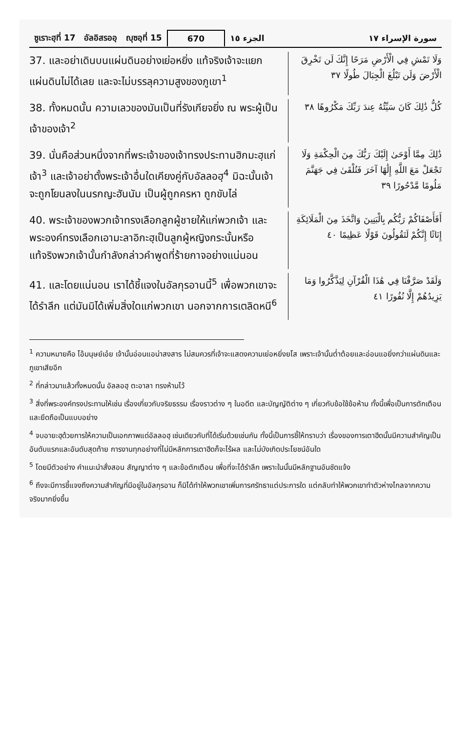ซูเราะฮฺที่ 17 อัลอิสรออฺ ญุซอฺที่ 15
670 الجزء ١٥ سورة الإسراء ١٧
37. และอย่าเดินบนแผ่นดินอย่างเย่อหยิ่ง แท้จริงเจ้าจะแยกแผ่นดินไม่ได้เลย และจะไม่บรรลุความสูงของภูเขา<sup>1</sup>
وَلَا تَمْشِ فِي الْأَرْضِ مَرَحًا إِنَّكَ لَن تَخْرِقَ الْأَرْضَ وَلَن تَبْلُغَ الْجِبَالَ طُولًا ٣٧
38. ทั้งหมดนั้น ความเลวของมันเป็นที่รังเกียจยิ่ง ณ พระผู้เป็นเจ้าของเจ้า<sup>2</sup>
كُلُّ ذَٰلِكَ كَانَ سَيِّئُهُ عِندَ رَبِّكَ مَكْرُوهًا ٣٨
39. นั่นคือส่วนหนึ่งจากที่พระเจ้าของเจ้าทรงประทานฮิกมะฮฺแก่เจ้า<sup>3</sup> และเจ้าอย่าตั้งพระเจ้าอื่นใดเคียงคู่กับอัลลอฮฺ<sup>4</sup> มิฉะนั้นเจ้าจะถูกโยนลงในนรกญะฮันนัม เป็นผู้ถูกครหา ถูกขับไล่
ذَٰلِكَ مِمَّا أَوْحَىٰ إِلَيْكَ رَبُّكَ مِنَ الْحِكْمَةِ وَلَا تَجْعَلْ مَعَ اللَّهِ إِلَٰهًا آخَرَ فَتُلْقَىٰ فِي جَهَنَّمَ مَلُومًا مَّدْحُورًا ٣٩
40. พระเจ้าของพวกเจ้าทรงเลือกลูกผู้ชายให้แก่พวกเจ้า และพระองค์ทรงเลือกเอามะลาอิกะฮฺเป็นลูกผู้หญิงกระนั้นหรือ แท้จริงพวกเจ้านั้นกำลังกล่าวคำพูดที่ร้ายกาจอย่างแน่นอน
أَفَأَصْفَاكُمْ رَبُّكُم بِالْبَنِينَ وَاتَّخَذَ مِنَ الْمَلَائِكَةِ إِنَاثًا إِنَّكُمْ لَتَقُولُونَ قَوْلًا عَظِيمًا ٤٠
41. และโดยแน่นอน เราได้ชี้แจงในอัลกุรอานนี้<sup>5</sup> เพื่อพวกเขาจะได้รำลึก แต่มันมิได้เพิ่มสิ่งใดแก่พวกเขา นอกจากการเตลิดหนี<sup>6</sup>
وَلَقَدْ صَرَّفْنَا فِي هَٰذَا الْقُرْآنِ لِيَذَّكَّرُوا وَمَا يَزِيدُهُمْ إِلَّا نُفُورًا ٤١
<sup>1</sup> ความหมายคือ โอ้มนุษย์เอ๋ย เจ้านั้นอ่อนแอน่าสงสาร ไม่สมควรที่เจ้าจะแสดงความเย่อหยิ่งยโส เพราะเจ้านั้นต่ำต้อยและอ่อนแอยิ่งกว่าแผ่นดินและภูเขาเสียอีก
<sup>2</sup> ที่กล่าวมาแล้วทั้งหมดนั้น อัลลอฮฺ ตะอาลา ทรงห้ามไว้
<sup>3</sup> สิ่งที่พระองค์ทรงประทานให้เช่น เรื่องเกี่ยวกับจริยธรรม เรื่องราวต่าง ๆ ในอดีต และบัญญัติต่าง ๆ เกี่ยวกับข้อใช้ข้อห้าม ทั้งนี้เพื่อเป็นการตักเตือนและยึดถือเป็นแบบอย่าง
<sup>4</sup> จบอายะฮฺด้วยการให้ความเป็นเอกภาพแด่อัลลอฮฺ เช่นเดียวกับที่ได้เริ่มด้วยเช่นกัน ทั้งนี้เป็นการชี้ให้ทราบว่า เรื่องของการเตาฮีดนั้นมีความสำคัญเป็นอันดับแรกและอันดับสุดท้าย การงานทุกอย่างที่ไม่มีหลักการเตาฮีดก็จะไร้ผล และไม่บังเกิดประโยชน์อันใด
<sup>5</sup> โดยมีตัวอย่าง คำแนะนำสั่งสอน สัญญาต่าง ๆ และข้อตักเตือน เพื่อที่จะได้รำลึก เพราะในนั้นมีหลักฐานอันชัดแจ้ง
<sup>6</sup> ถึงจะมีการชี้แจงถึงความสำคัญที่มีอยู่ในอัลกุรอาน ก็มิได้ทำให้พวกเขาเพิ่มการศรัทธาแต่ประการใด แต่กลับทำให้พวกเขาทำตัวห่างไกลจากความจริงมากยิ่งขึ้น